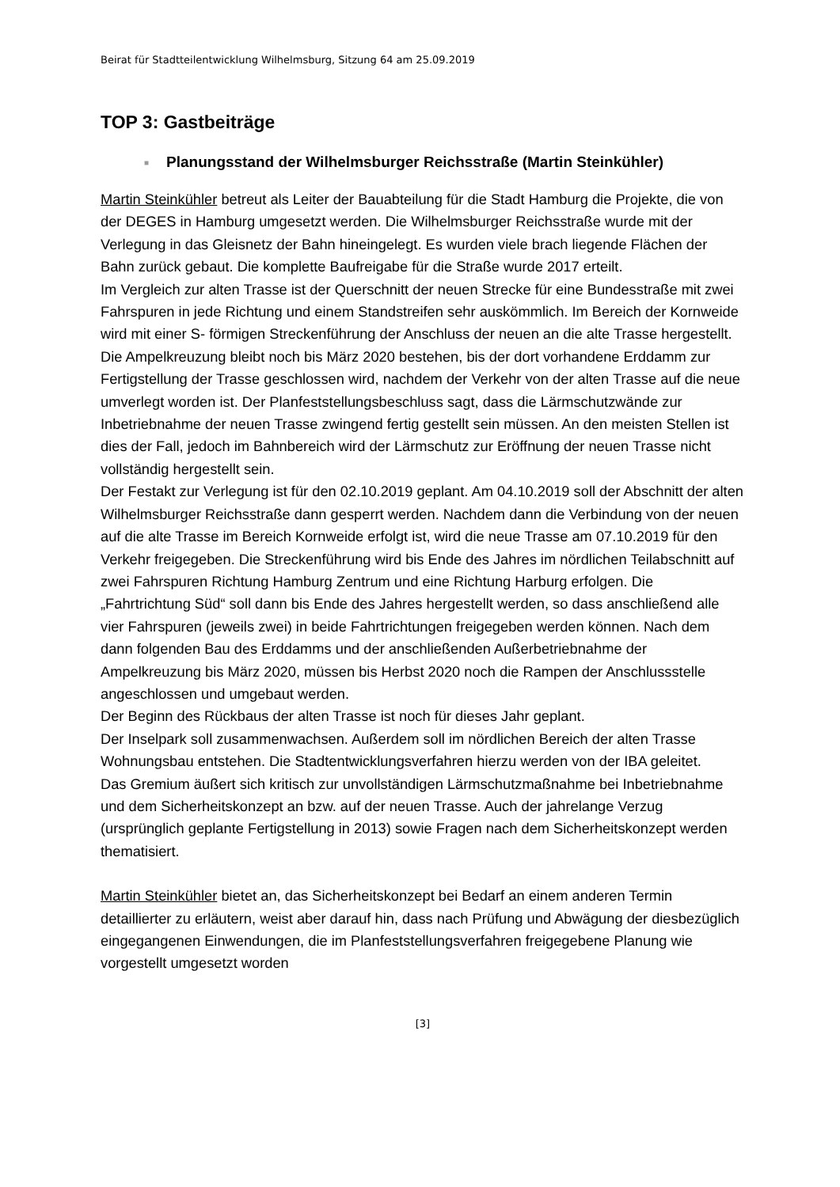Beirat für Stadtteilentwicklung Wilhelmsburg, Sitzung 64 am 25.09.2019
TOP 3: Gastbeiträge
■ Planungsstand der Wilhelmsburger Reichsstraße (Martin Steinkühler)
Martin Steinkühler betreut als Leiter der Bauabteilung für die Stadt Hamburg die Projekte, die von der DEGES in Hamburg umgesetzt werden. Die Wilhelmsburger Reichsstraße wurde mit der Verlegung in das Gleisnetz der Bahn hineingelegt. Es wurden viele brach liegende Flächen der Bahn zurück gebaut. Die komplette Baufreigabe für die Straße wurde 2017 erteilt.
Im Vergleich zur alten Trasse ist der Querschnitt der neuen Strecke für eine Bundesstraße mit zwei Fahrspuren in jede Richtung und einem Standstreifen sehr auskömmlich. Im Bereich der Kornweide wird mit einer S- förmigen Streckenführung der Anschluss der neuen an die alte Trasse hergestellt. Die Ampelkreuzung bleibt noch bis März 2020 bestehen, bis der dort vorhandene Erddamm zur Fertigstellung der Trasse geschlossen wird, nachdem der Verkehr von der alten Trasse auf die neue umverlegt worden ist. Der Planfeststellungsbeschluss sagt, dass die Lärmschutzwände zur Inbetriebnahme der neuen Trasse zwingend fertig gestellt sein müssen. An den meisten Stellen ist dies der Fall, jedoch im Bahnbereich wird der Lärmschutz zur Eröffnung der neuen Trasse nicht vollständig hergestellt sein.
Der Festakt zur Verlegung ist für den 02.10.2019 geplant. Am 04.10.2019 soll der Abschnitt der alten Wilhelmsburger Reichsstraße dann gesperrt werden. Nachdem dann die Verbindung von der neuen auf die alte Trasse im Bereich Kornweide erfolgt ist, wird die neue Trasse am 07.10.2019 für den Verkehr freigegeben. Die Streckenführung wird bis Ende des Jahres im nördlichen Teilabschnitt auf zwei Fahrspuren Richtung Hamburg Zentrum und eine Richtung Harburg erfolgen. Die „Fahrtrichtung Süd“ soll dann bis Ende des Jahres hergestellt werden, so dass anschließend alle vier Fahrspuren (jeweils zwei) in beide Fahrtrichtungen freigegeben werden können. Nach dem dann folgenden Bau des Erddamms und der anschließenden Außerbetriebnahme der Ampelkreuzung bis März 2020, müssen bis Herbst 2020 noch die Rampen der Anschlussstelle angeschlossen und umgebaut werden.
Der Beginn des Rückbaus der alten Trasse ist noch für dieses Jahr geplant.
Der Inselpark soll zusammenwachsen. Außerdem soll im nördlichen Bereich der alten Trasse Wohnungsbau entstehen. Die Stadtentwicklungsverfahren hierzu werden von der IBA geleitet.
Das Gremium äußert sich kritisch zur unvollständigen Lärmschutzmaßnahme bei Inbetriebnahme und dem Sicherheitskonzept an bzw. auf der neuen Trasse. Auch der jahrelange Verzug (ursprünglich geplante Fertigstellung in 2013) sowie Fragen nach dem Sicherheitskonzept werden thematisiert.
Martin Steinkühler bietet an, das Sicherheitskonzept bei Bedarf an einem anderen Termin detaillierter zu erläutern, weist aber darauf hin, dass nach Prüfung und Abwägung der diesbezüglich eingegangenen Einwendungen, die im Planfeststellungsverfahren freigegebene Planung wie vorgestellt umgesetzt worden
[3]